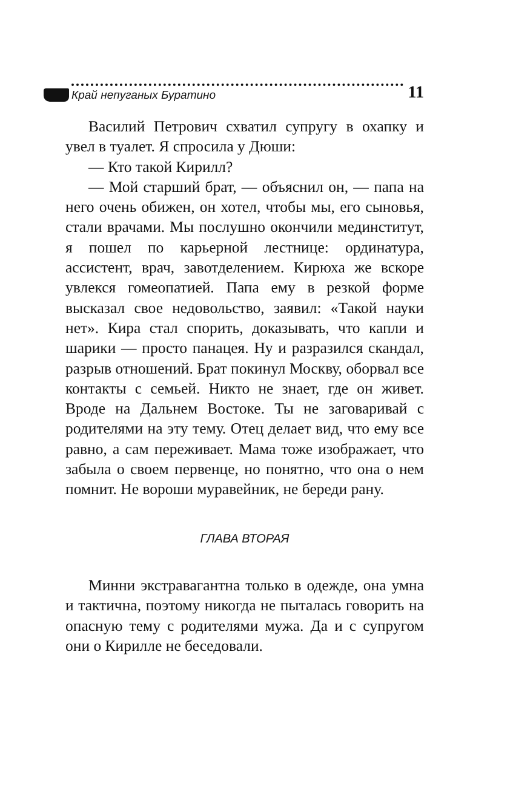Край непуганых Буратино
11
Василий Петрович схватил супругу в охапку и увел в туалет. Я спросила у Дюши:
— Кто такой Кирилл?
— Мой старший брат, — объяснил он, — папа на него очень обижен, он хотел, чтобы мы, его сыновья, стали врачами. Мы послушно окончили мединститут, я пошел по карьерной лестнице: ординатура, ассистент, врач, завотделением. Кирюха же вскоре увлекся гомеопатией. Папа ему в резкой форме высказал свое недовольство, заявил: «Такой науки нет». Кира стал спорить, доказывать, что капли и шарики — просто панацея. Ну и разразился скандал, разрыв отношений. Брат покинул Москву, оборвал все контакты с семьей. Никто не знает, где он живет. Вроде на Дальнем Востоке. Ты не заговаривай с родителями на эту тему. Отец делает вид, что ему все равно, а сам переживает. Мама тоже изображает, что забыла о своем первенце, но понятно, что она о нем помнит. Не вороши муравейник, не береди рану.
ГЛАВА ВТОРАЯ
Минни экстравагантна только в одежде, она умна и тактична, поэтому никогда не пыталась говорить на опасную тему с родителями мужа. Да и с супругом они о Кирилле не беседовали.